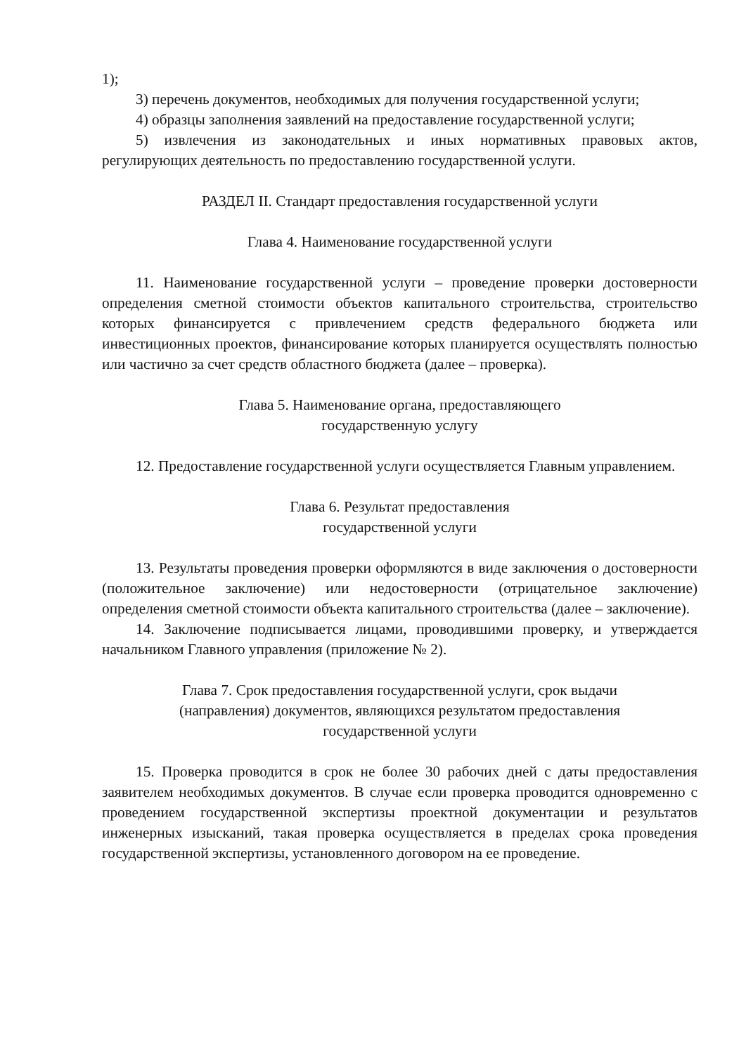1);
3) перечень документов, необходимых для получения государственной услуги;
4) образцы заполнения заявлений на предоставление государственной услуги;
5) извлечения из законодательных и иных нормативных правовых актов, регулирующих деятельность по предоставлению государственной услуги.
РАЗДЕЛ II. Стандарт предоставления государственной услуги
Глава 4. Наименование государственной услуги
11. Наименование государственной услуги – проведение проверки достоверности определения сметной стоимости объектов капитального строительства, строительство которых финансируется с привлечением средств федерального бюджета или инвестиционных проектов, финансирование которых планируется осуществлять полностью или частично за счет средств областного бюджета (далее – проверка).
Глава 5. Наименование органа, предоставляющего
государственную услугу
12. Предоставление государственной услуги осуществляется Главным управлением.
Глава 6. Результат предоставления
государственной услуги
13. Результаты проведения проверки оформляются в виде заключения о достоверности (положительное заключение) или недостоверности (отрицательное заключение) определения сметной стоимости объекта капитального строительства (далее – заключение).
14. Заключение подписывается лицами, проводившими проверку, и утверждается начальником Главного управления (приложение № 2).
Глава 7. Срок предоставления государственной услуги, срок выдачи
(направления) документов, являющихся результатом предоставления
государственной услуги
15. Проверка проводится в срок не более 30 рабочих дней с даты предоставления заявителем необходимых документов. В случае если проверка проводится одновременно с проведением государственной экспертизы проектной документации и результатов инженерных изысканий, такая проверка осуществляется в пределах срока проведения государственной экспертизы, установленного договором на ее проведение.